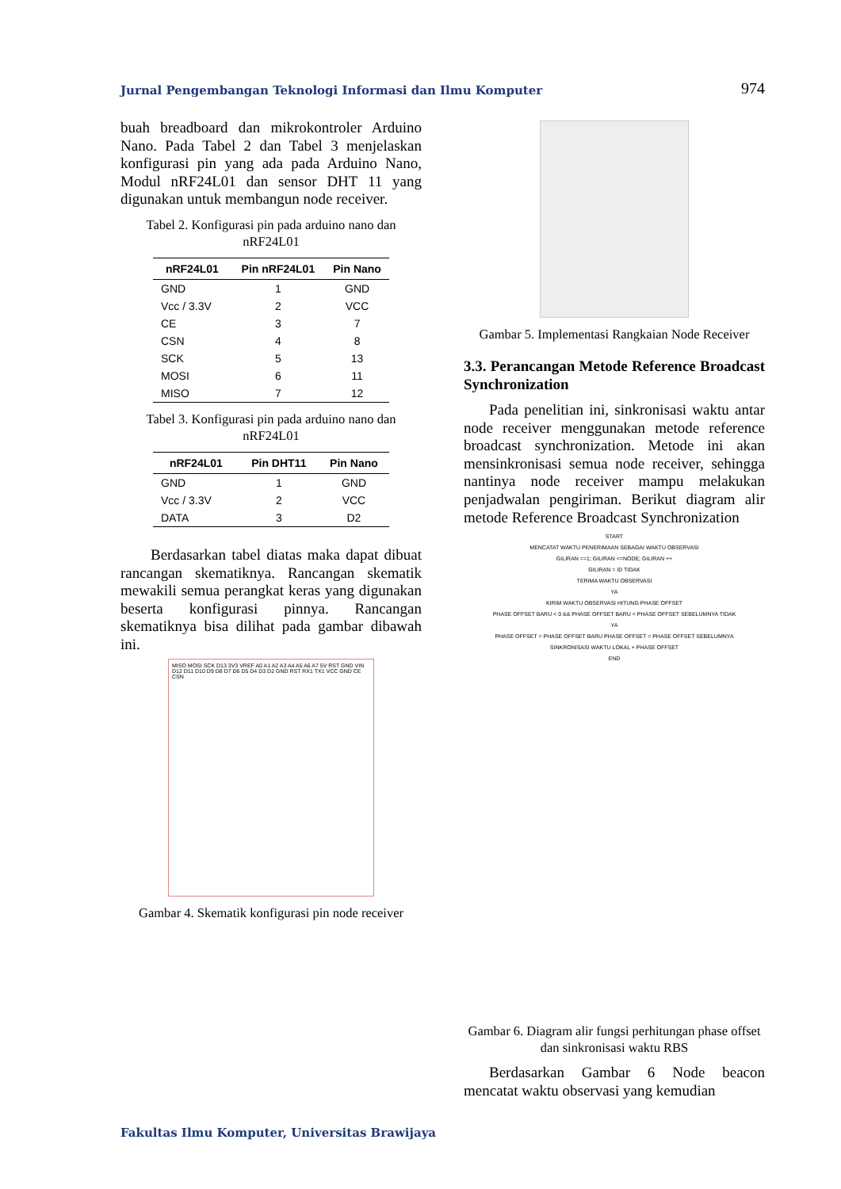Jurnal Pengembangan Teknologi Informasi dan Ilmu Komputer 974
buah breadboard dan mikrokontroler Arduino Nano. Pada Tabel 2 dan Tabel 3 menjelaskan konfigurasi pin yang ada pada Arduino Nano, Modul nRF24L01 dan sensor DHT 11 yang digunakan untuk membangun node receiver.
Tabel 2. Konfigurasi pin pada arduino nano dan nRF24L01
| nRF24L01 | Pin nRF24L01 | Pin Nano |
| --- | --- | --- |
| GND | 1 | GND |
| Vcc / 3.3V | 2 | VCC |
| CE | 3 | 7 |
| CSN | 4 | 8 |
| SCK | 5 | 13 |
| MOSI | 6 | 11 |
| MISO | 7 | 12 |
Tabel 3. Konfigurasi pin pada arduino nano dan nRF24L01
| nRF24L01 | Pin DHT11 | Pin Nano |
| --- | --- | --- |
| GND | 1 | GND |
| Vcc / 3.3V | 2 | VCC |
| DATA | 3 | D2 |
Berdasarkan tabel diatas maka dapat dibuat rancangan skematiknya. Rancangan skematik mewakili semua perangkat keras yang digunakan beserta konfigurasi pinnya. Rancangan skematiknya bisa dilihat pada gambar dibawah ini.
MISO MOSI SCK D13 3V3 VREF A0 A1 A2 A3 A4 A5 A6 A7 5V RST GND VIN D12 D11 D10 D9 D8 D7 D6 D5 D4 D3 D2 GND RST RX1 TX1 VCC GND CE CSN
Gambar 4. Skematik konfigurasi pin node receiver
Gambar 5. Implementasi Rangkaian Node Receiver
3.3. Perancangan Metode Reference Broadcast Synchronization
Pada penelitian ini, sinkronisasi waktu antar node receiver menggunakan metode reference broadcast synchronization. Metode ini akan mensinkronisasi semua node receiver, sehingga nantinya node receiver mampu melakukan penjadwalan pengiriman. Berikut diagram alir metode Reference Broadcast Synchronization
START
MENCATAT WAKTU PENERIMAAN SEBAGAI WAKTU OBSERVASI
GILIRAN ==1; GILIRAN <=NODE; GILIRAN ++
GILIRAN = ID TIDAK
TERIMA WAKTU OBSERVASI
YA
KIRIM WAKTU OBSERVASI HITUNG PHASE OFFSET
PHASE OFFSET BARU < 0 && PHASE OFFSET BARU < PHASE OFFSET SEBELUMNYA TIDAK
YA
PHASE OFFSET = PHASE OFFSET BARU PHASE OFFSET = PHASE OFFSET SEBELUMNYA
SINKRONISASI WAKTU LOKAL + PHASE OFFSET
END
Gambar 6. Diagram alir fungsi perhitungan phase offset dan sinkronisasi waktu RBS
Berdasarkan Gambar 6 Node beacon mencatat waktu observasi yang kemudian
Fakultas Ilmu Komputer, Universitas Brawijaya